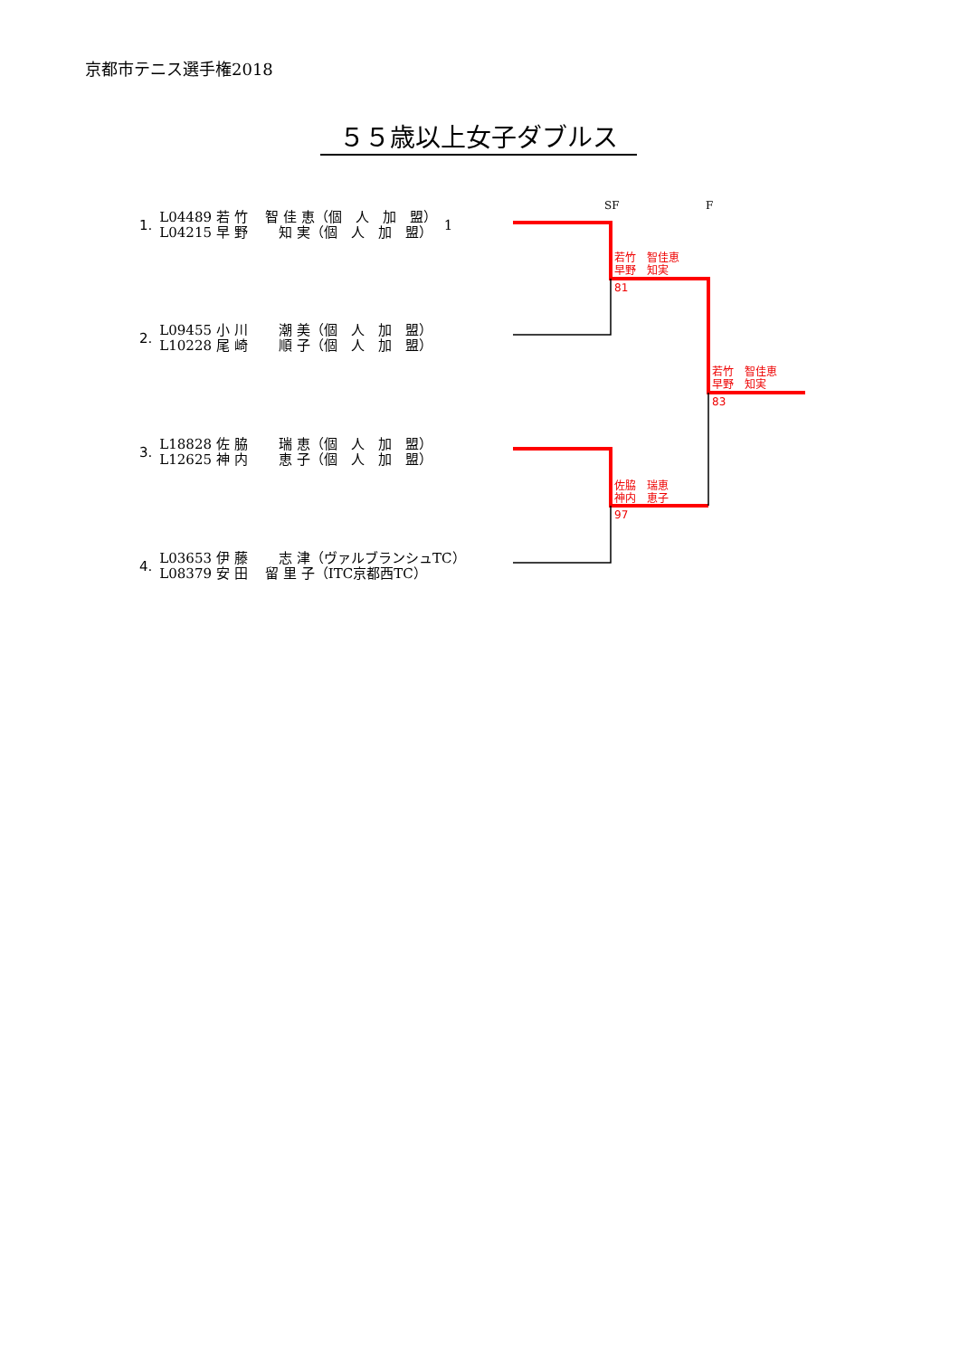京都市テニス選手権2018
５５歳以上女子ダブルス
SF F
| 1. | L04489 若 竹 智 佳 恵（個 人 加 盟） | 1 |
| | L04215 早 野 知 実（個 人 加 盟） | |
| 2. | L09455 小 川 潮 美（個 人 加 盟） |
| | L10228 尾 崎 順 子（個 人 加 盟） |
| 3. | L18828 佐 脇 瑞 恵（個 人 加 盟） |
| | L12625 神 内 恵 子（個 人 加 盟） |
| 4. | L03653 伊 藤 志 津（ヴァルブランシュTC） |
| | L08379 安 田 留 里 子（ITC京都西TC） |
若竹　智佳恵
早野　知実
81
若竹　智佳恵
早野　知実
83
佐脇　瑞恵
神内　恵子
97